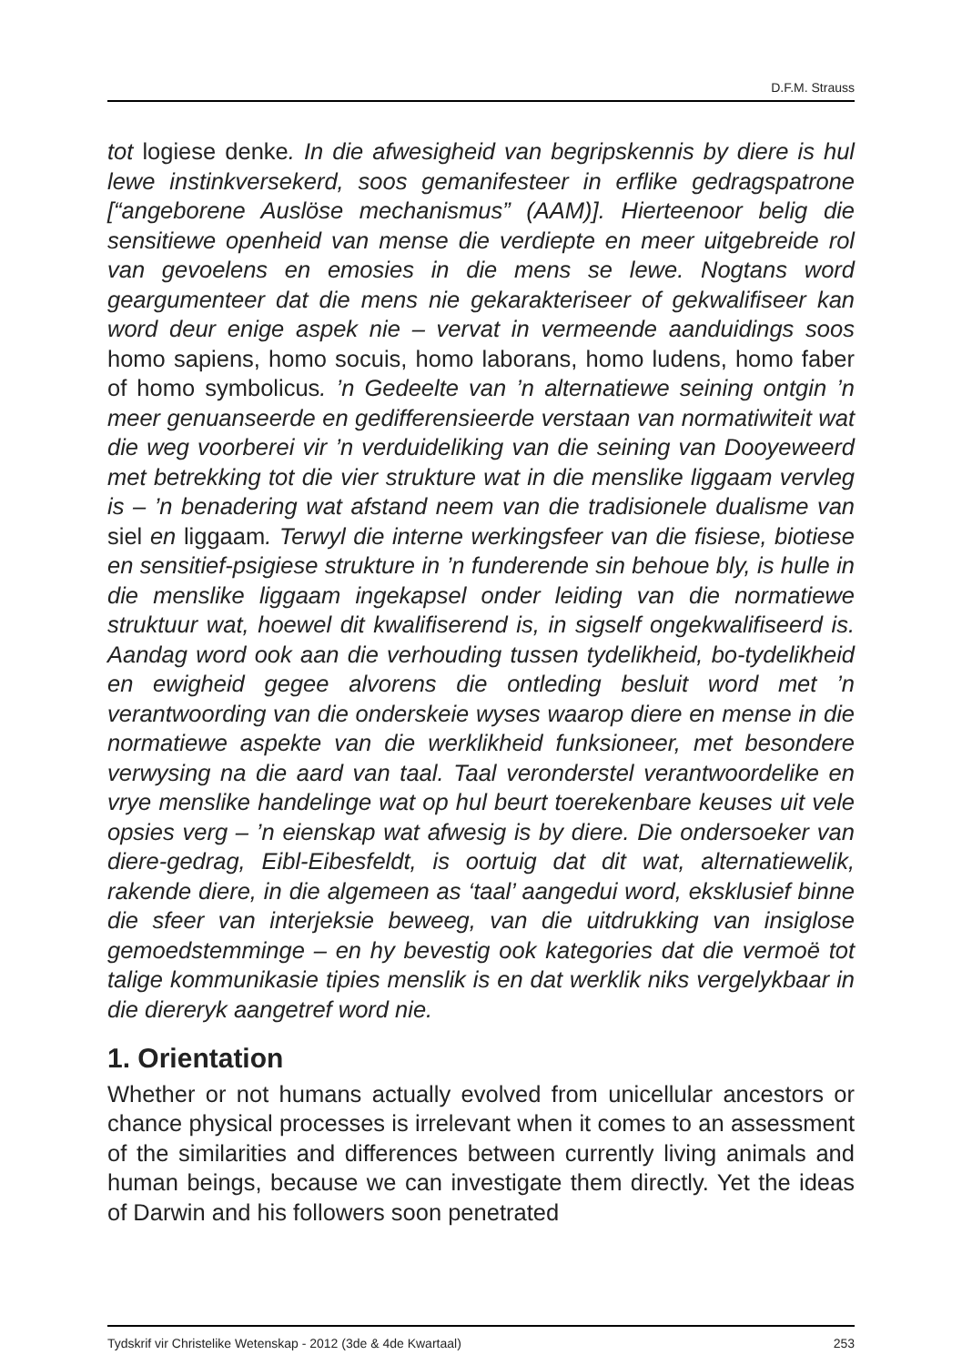D.F.M. Strauss
tot logiese denke. In die afwesigheid van begripskennis by diere is hul lewe instinkversekerd, soos gemanifesteer in erflike gedragspatrone [“angeborene Auslöse mechanismus” (AAM)]. Hierteenoor belig die sensitiewe openheid van mense die verdiepte en meer uitgebreide rol van gevoelens en emosies in die mens se lewe. Nogtans word geargumenteer dat die mens nie gekarakteriseer of gekwalifiseer kan word deur enige aspek nie – vervat in vermeende aanduidings soos homo sapiens, homo socuis, homo laborans, homo ludens, homo faber of homo symbolicus. ’n Gedeelte van ’n alternatiewe seining ontgin ’n meer genuanseerde en gedifferensieerde verstaan van normatiwiteit wat die weg voorberei vir ’n verduideliking van die seining van Dooyeweerd met betrekking tot die vier strukture wat in die menslike liggaam vervleg is – ’n benadering wat afstand neem van die tradisionele dualisme van siel en liggaam. Terwyl die interne werkingsfeer van die fisiese, biotiese en sensitief-psigiese strukture in ’n funderende sin behoue bly, is hulle in die menslike liggaam ingekapsel onder leiding van die normatiewe struktuur wat, hoewel dit kwalifiserend is, in sigself ongekwalifiseerd is. Aandag word ook aan die verhouding tussen tydelikheid, bo-tydelikheid en ewigheid gegee alvorens die ontleding besluit word met ’n verantwoording van die onderskeie wyses waarop diere en mense in die normatiewe aspekte van die werklikheid funksioneer, met besondere verwysing na die aard van taal. Taal veronderstel verantwoordelike en vrye menslike handelinge wat op hul beurt toerekenbare keuses uit vele opsies verg – ’n eienskap wat afwesig is by diere. Die ondersoeker van diere-gedrag, Eibl-Eibesfeldt, is oortuig dat dit wat, alternatiewelik, rakende diere, in die algemeen as ‘taal’ aangedui word, eksklusief binne die sfeer van interjeksie beweeg, van die uitdrukking van insiglose gemoedstemminge – en hy bevestig ook kategories dat die vermoë tot talige kommunikasie tipies menslik is en dat werklik niks vergelykbaar in die diereryk aangetref word nie.
1. Orientation
Whether or not humans actually evolved from unicellular ancestors or chance physical processes is irrelevant when it comes to an assessment of the similarities and differences between currently living animals and human beings, because we can investigate them directly. Yet the ideas of Darwin and his followers soon penetrated
Tydskrif vir Christelike Wetenskap - 2012 (3de & 4de Kwartaal) 253